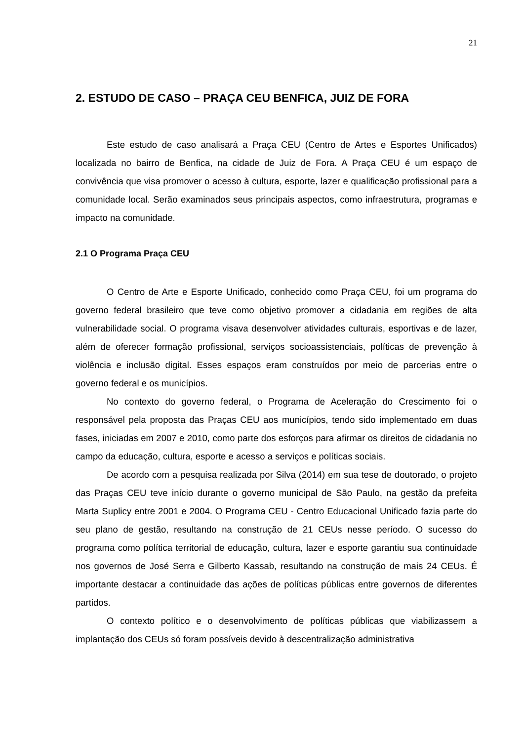21
2. ESTUDO DE CASO – PRAÇA CEU BENFICA, JUIZ DE FORA
Este estudo de caso analisará a Praça CEU (Centro de Artes e Esportes Unificados) localizada no bairro de Benfica, na cidade de Juiz de Fora. A Praça CEU é um espaço de convivência que visa promover o acesso à cultura, esporte, lazer e qualificação profissional para a comunidade local. Serão examinados seus principais aspectos, como infraestrutura, programas e impacto na comunidade.
2.1 O Programa Praça CEU
O Centro de Arte e Esporte Unificado, conhecido como Praça CEU, foi um programa do governo federal brasileiro que teve como objetivo promover a cidadania em regiões de alta vulnerabilidade social. O programa visava desenvolver atividades culturais, esportivas e de lazer, além de oferecer formação profissional, serviços socioassistenciais, políticas de prevenção à violência e inclusão digital. Esses espaços eram construídos por meio de parcerias entre o governo federal e os municípios.
No contexto do governo federal, o Programa de Aceleração do Crescimento foi o responsável pela proposta das Praças CEU aos municípios, tendo sido implementado em duas fases, iniciadas em 2007 e 2010, como parte dos esforços para afirmar os direitos de cidadania no campo da educação, cultura, esporte e acesso a serviços e políticas sociais.
De acordo com a pesquisa realizada por Silva (2014) em sua tese de doutorado, o projeto das Praças CEU teve início durante o governo municipal de São Paulo, na gestão da prefeita Marta Suplicy entre 2001 e 2004. O Programa CEU - Centro Educacional Unificado fazia parte do seu plano de gestão, resultando na construção de 21 CEUs nesse período. O sucesso do programa como política territorial de educação, cultura, lazer e esporte garantiu sua continuidade nos governos de José Serra e Gilberto Kassab, resultando na construção de mais 24 CEUs. É importante destacar a continuidade das ações de políticas públicas entre governos de diferentes partidos.
O contexto político e o desenvolvimento de políticas públicas que viabilizassem a implantação dos CEUs só foram possíveis devido à descentralização administrativa